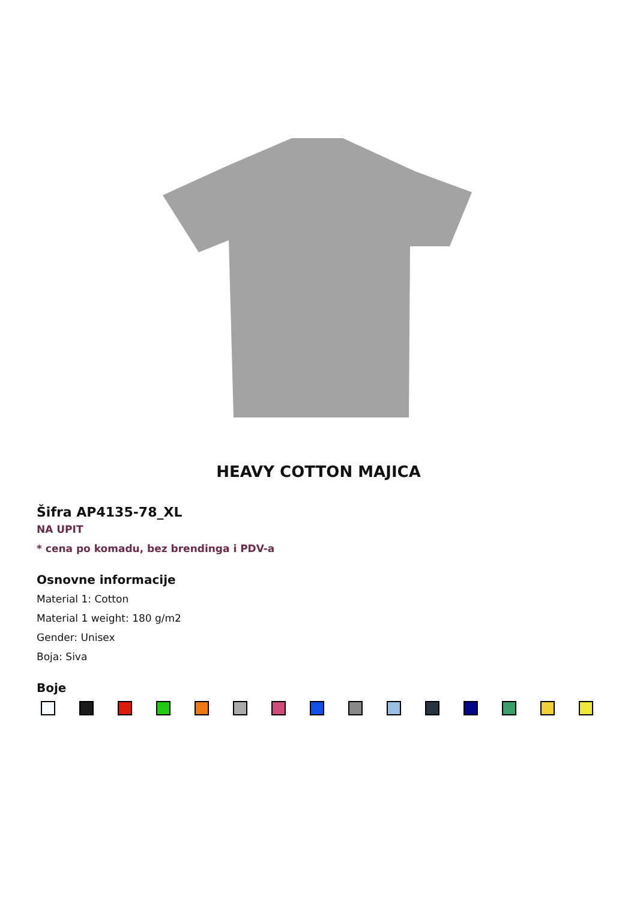HEAVY COTTON MAJICA
Šifra AP4135-78_XL
NA UPIT
* cena po komadu, bez brendinga i PDV-a
Osnovne informacije
Material 1: Cotton
Material 1 weight: 180 g/m2
Gender: Unisex
Boja: Siva
Boje